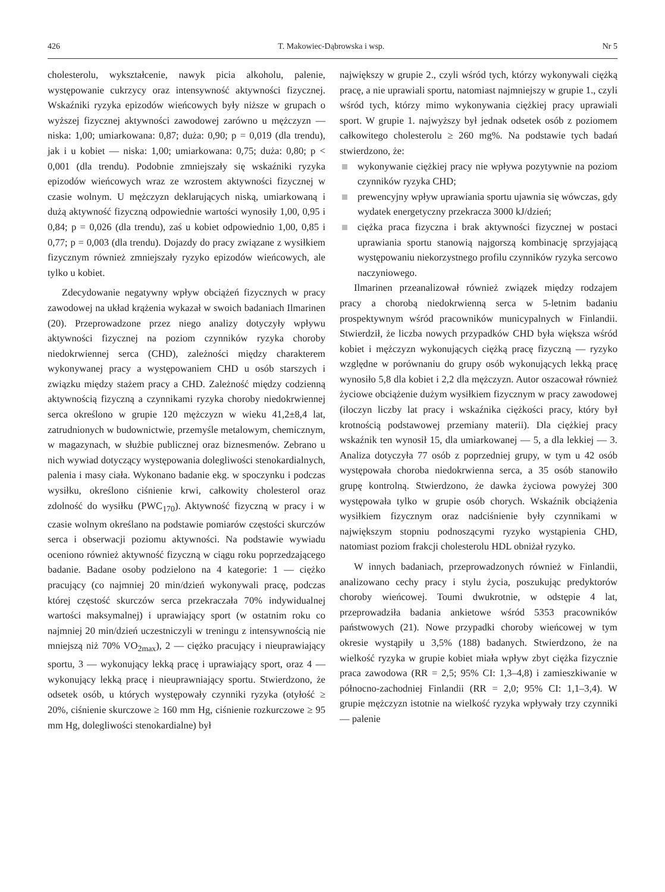426 T. Makowiec-Dąbrowska i wsp. Nr 5
cholesterolu, wykształcenie, nawyk picia alkoholu, palenie, występowanie cukrzycy oraz intensywność aktywności fizycznej. Wskaźniki ryzyka epizodów wieńcowych były niższe w grupach o wyższej fizycznej aktywności zawodowej zarówno u mężczyzn — niska: 1,00; umiarkowana: 0,87; duża: 0,90; p = 0,019 (dla trendu), jak i u kobiet — niska: 1,00; umiarkowana: 0,75; duża: 0,80; p < 0,001 (dla trendu). Podobnie zmniejszały się wskaźniki ryzyka epizodów wieńcowych wraz ze wzrostem aktywności fizycznej w czasie wolnym. U mężczyzn deklarujących niską, umiarkowaną i dużą aktywność fizyczną odpowiednie wartości wynosiły 1,00, 0,95 i 0,84; p = 0,026 (dla trendu), zaś u kobiet odpowiednio 1,00, 0,85 i 0,77; p = 0,003 (dla trendu). Dojazdy do pracy związane z wysiłkiem fizycznym również zmniejszały ryzyko epizodów wieńcowych, ale tylko u kobiet.
Zdecydowanie negatywny wpływ obciążeń fizycznych w pracy zawodowej na układ krążenia wykazał w swoich badaniach Ilmarinen (20). Przeprowadzone przez niego analizy dotyczyły wpływu aktywności fizycznej na poziom czynników ryzyka choroby niedokrwiennej serca (CHD), zależności między charakterem wykonywanej pracy a występowaniem CHD u osób starszych i związku między stażem pracy a CHD. Zależność między codzienną aktywnością fizyczną a czynnikami ryzyka choroby niedokrwiennej serca określono w grupie 120 mężczyzn w wieku 41,2±8,4 lat, zatrudnionych w budownictwie, przemyśle metalowym, chemicznym, w magazynach, w służbie publicznej oraz biznesmenów. Zebrano u nich wywiad dotyczący występowania dolegliwości stenokardialnych, palenia i masy ciała. Wykonano badanie ekg. w spoczynku i podczas wysiłku, określono ciśnienie krwi, całkowity cholesterol oraz zdolność do wysiłku (PWC<sub>170</sub>). Aktywność fizyczną w pracy i w czasie wolnym określano na podstawie pomiarów częstości skurczów serca i obserwacji poziomu aktywności. Na podstawie wywiadu oceniono również aktywność fizyczną w ciągu roku poprzedzającego badanie. Badane osoby podzielono na 4 kategorie: 1 — ciężko pracujący (co najmniej 20 min/dzień wykonywali pracę, podczas której częstość skurczów serca przekraczała 70% indywidualnej wartości maksymalnej) i uprawiający sport (w ostatnim roku co najmniej 20 min/dzień uczestniczyli w treningu z intensywnością nie mniejszą niż 70% VO<sub>2max</sub>), 2 — ciężko pracujący i nieuprawiający sportu, 3 — wykonujący lekką pracę i uprawiający sport, oraz 4 — wykonujący lekką pracę i nieuprawniający sportu. Stwierdzono, że odsetek osób, u których występowały czynniki ryzyka (otyłość ≥ 20%, ciśnienie skurczowe ≥ 160 mm Hg, ciśnienie rozkurczowe ≥ 95 mm Hg, dolegliwości stenokardialne) był
największy w grupie 2., czyli wśród tych, którzy wykonywali ciężką pracę, a nie uprawiali sportu, natomiast najmniejszy w grupie 1., czyli wśród tych, którzy mimo wykonywania ciężkiej pracy uprawiali sport. W grupie 1. najwyższy był jednak odsetek osób z poziomem całkowitego cholesterolu ≥ 260 mg%. Na podstawie tych badań stwierdzono, że:
wykonywanie ciężkiej pracy nie wpływa pozytywnie na poziom czynników ryzyka CHD;
prewencyjny wpływ uprawiania sportu ujawnia się wówczas, gdy wydatek energetyczny przekracza 3000 kJ/dzień;
ciężka praca fizyczna i brak aktywności fizycznej w postaci uprawiania sportu stanowią najgorszą kombinację sprzyjającą występowaniu niekorzystnego profilu czynników ryzyka sercowo naczyniowego.
Ilmarinen przeanalizował również związek między rodzajem pracy a chorobą niedokrwienną serca w 5-letnim badaniu prospektywnym wśród pracowników municypalnych w Finlandii. Stwierdził, że liczba nowych przypadków CHD była większa wśród kobiet i mężczyzn wykonujących ciężką pracę fizyczną — ryzyko względne w porównaniu do grupy osób wykonujących lekką pracę wynosiło 5,8 dla kobiet i 2,2 dla mężczyzn. Autor oszacował również życiowe obciążenie dużym wysiłkiem fizycznym w pracy zawodowej (iloczyn liczby lat pracy i wskaźnika ciężkości pracy, który był krotnością podstawowej przemiany materii). Dla ciężkiej pracy wskaźnik ten wynosił 15, dla umiarkowanej — 5, a dla lekkiej — 3. Analiza dotyczyła 77 osób z poprzedniej grupy, w tym u 42 osób występowała choroba niedokrwienna serca, a 35 osób stanowiło grupę kontrolną. Stwierdzono, że dawka życiowa powyżej 300 występowała tylko w grupie osób chorych. Wskaźnik obciążenia wysiłkiem fizycznym oraz nadciśnienie były czynnikami w największym stopniu podnoszącymi ryzyko wystąpienia CHD, natomiast poziom frakcji cholesterolu HDL obniżał ryzyko.
W innych badaniach, przeprowadzonych również w Finlandii, analizowano cechy pracy i stylu życia, poszukując predyktorów choroby wieńcowej. Toumi dwukrotnie, w odstępie 4 lat, przeprowadziła badania ankietowe wśród 5353 pracowników państwowych (21). Nowe przypadki choroby wieńcowej w tym okresie wystąpiły u 3,5% (188) badanych. Stwierdzono, że na wielkość ryzyka w grupie kobiet miała wpływ zbyt ciężka fizycznie praca zawodowa (RR = 2,5; 95% CI: 1,3–4,8) i zamieszkiwanie w północno-zachodniej Finlandii (RR = 2,0; 95% CI: 1,1–3,4). W grupie mężczyzn istotnie na wielkość ryzyka wpływały trzy czynniki — palenie